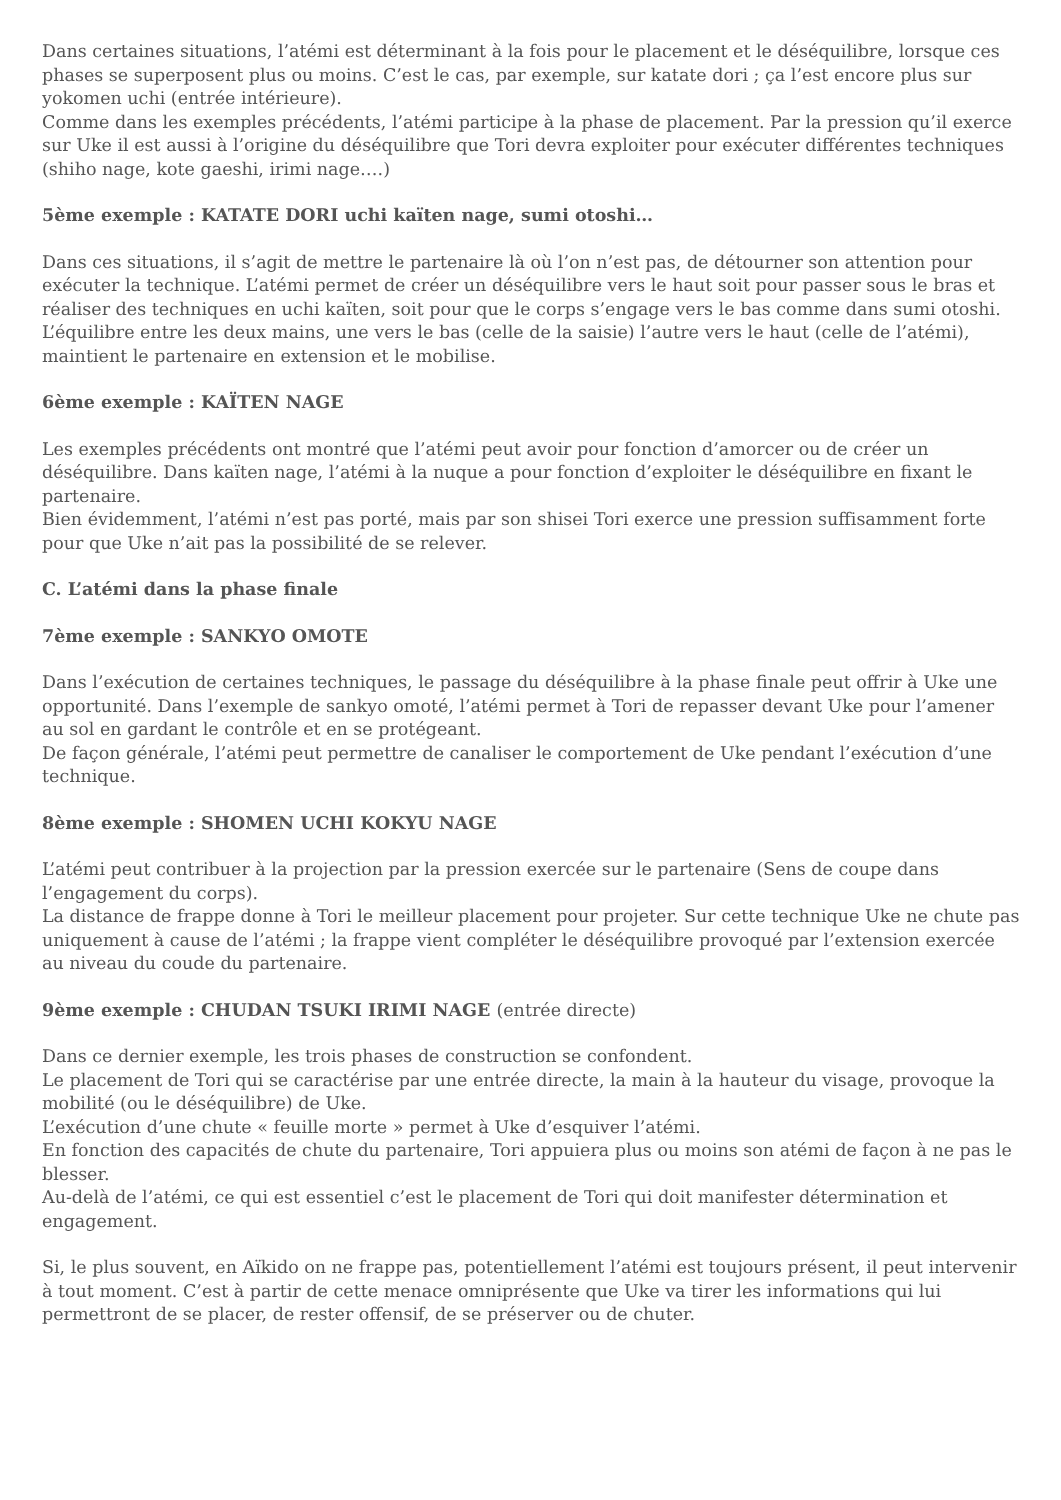Dans certaines situations, l’atémi est déterminant à la fois pour le placement et le déséquilibre, lorsque ces phases se superposent plus ou moins. C’est le cas, par exemple, sur katate dori ; ça l’est encore plus sur yokomen uchi (entrée intérieure).
Comme dans les exemples précédents, l’atémi participe à la phase de placement. Par la pression qu’il exerce sur Uke il est aussi à l’origine du déséquilibre que Tori devra exploiter pour exécuter différentes techniques (shiho nage, kote gaeshi, irimi nage….)
5ème exemple : KATATE DORI uchi kaïten nage, sumi otoshi…
Dans ces situations, il s’agit de mettre le partenaire là où l’on n’est pas, de détourner son attention pour exécuter la technique. L’atémi permet de créer un déséquilibre vers le haut soit pour passer sous le bras et réaliser des techniques en uchi kaïten, soit pour que le corps s’engage vers le bas comme dans sumi otoshi. L’équilibre entre les deux mains, une vers le bas (celle de la saisie) l’autre vers le haut (celle de l’atémi), maintient le partenaire en extension et le mobilise.
6ème exemple : KAÏTEN NAGE
Les exemples précédents ont montré que l’atémi peut avoir pour fonction d’amorcer ou de créer un déséquilibre. Dans kaïten nage, l’atémi à la nuque a pour fonction d’exploiter le déséquilibre en fixant le partenaire.
Bien évidemment, l’atémi n’est pas porté, mais par son shisei Tori exerce une pression suffisamment forte pour que Uke n’ait pas la possibilité de se relever.
C. L’atémi dans la phase finale
7ème exemple : SANKYO OMOTE
Dans l’exécution de certaines techniques, le passage du déséquilibre à la phase finale peut offrir à Uke une opportunité. Dans l’exemple de sankyo omoté, l’atémi permet à Tori de repasser devant Uke pour l’amener au sol en gardant le contrôle et en se protégeant.
De façon générale, l’atémi peut permettre de canaliser le comportement de Uke pendant l’exécution d’une technique.
8ème exemple : SHOMEN UCHI KOKYU NAGE
L’atémi peut contribuer à la projection par la pression exercée sur le partenaire (Sens de coupe dans l’engagement du corps).
La distance de frappe donne à Tori le meilleur placement pour projeter. Sur cette technique Uke ne chute pas uniquement à cause de l’atémi ; la frappe vient compléter le déséquilibre provoqué par l’extension exercée au niveau du coude du partenaire.
9ème exemple : CHUDAN TSUKI IRIMI NAGE (entrée directe)
Dans ce dernier exemple, les trois phases de construction se confondent.
Le placement de Tori qui se caractérise par une entrée directe, la main à la hauteur du visage, provoque la mobilité (ou le déséquilibre) de Uke.
L’exécution d’une chute « feuille morte » permet à Uke d’esquiver l’atémi.
En fonction des capacités de chute du partenaire, Tori appuiera plus ou moins son atémi de façon à ne pas le blesser.
Au-delà de l’atémi, ce qui est essentiel c’est le placement de Tori qui doit manifester détermination et engagement.
Si, le plus souvent, en Aïkido on ne frappe pas, potentiellement l’atémi est toujours présent, il peut intervenir à tout moment. C’est à partir de cette menace omniprésente que Uke va tirer les informations qui lui permettront de se placer, de rester offensif, de se préserver ou de chuter.